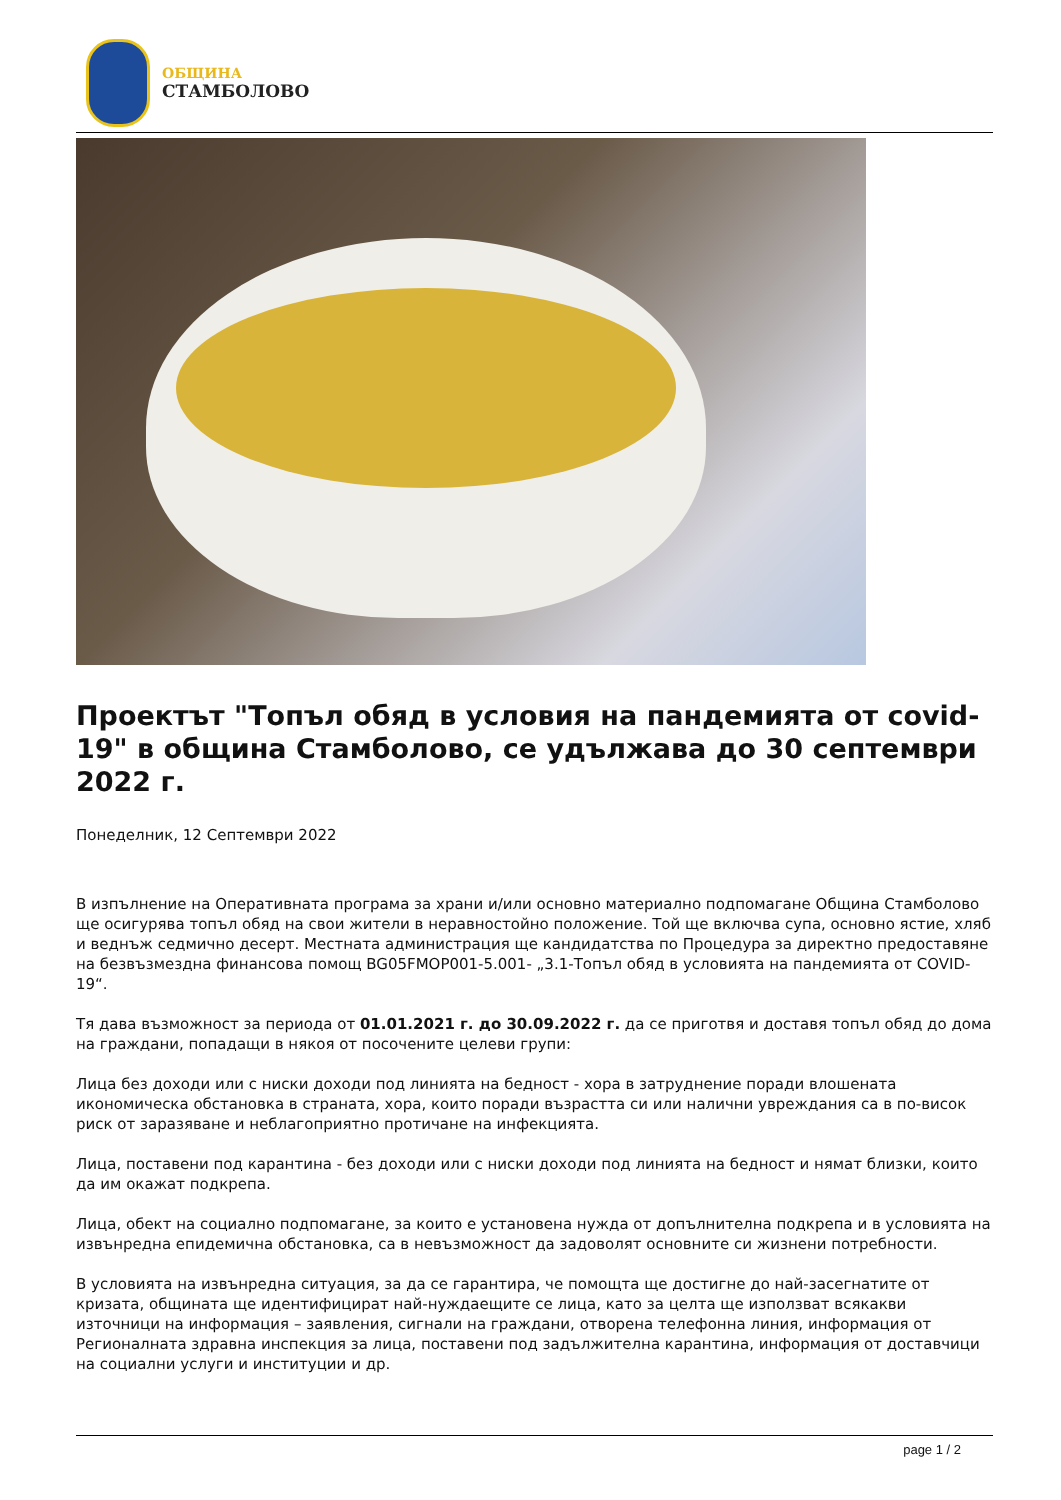ОБЩИНА
СТАМБОЛОВО
Проектът "Топъл обяд в условия на пандемията от covid-19" в община Стамболово, се удължава до 30 септември 2022 г.
Понеделник, 12 Септември 2022
В изпълнение на Оперативната програма за храни и/или основно материално подпомагане Община Стамболово ще осигурява топъл обяд на свои жители в неравностойно положение. Той ще включва супа, основно ястие, хляб и веднъж седмично десерт. Местната администрация ще кандидатства по Процедура за директно предоставяне на безвъзмездна финансова помощ BG05FMOP001-5.001- „3.1-Топъл обяд в условията на пандемията от COVID-19“.
Тя дава възможност за периода от 01.01.2021 г. до 30.09.2022 г. да се приготвя и доставя топъл обяд до дома на граждани, попадащи в някоя от посочените целеви групи:
Лица без доходи или с ниски доходи под линията на бедност - хора в затруднение поради влошената икономическа обстановка в страната, хора, които поради възрастта си или налични увреждания са в по-висок риск от заразяване и неблагоприятно протичане на инфекцията.
Лица, поставени под карантина - без доходи или с ниски доходи под линията на бедност и нямат близки, които да им окажат подкрепа.
Лица, обект на социално подпомагане, за които е установена нужда от допълнителна подкрепа и в условията на извънредна епидемична обстановка, са в невъзможност да задоволят основните си жизнени потребности.
В условията на извънредна ситуация, за да се гарантира, че помощта ще достигне до най-засегнатите от кризата, общината ще идентифицират най-нуждаещите се лица, като за целта ще използват всякакви източници на информация – заявления, сигнали на граждани, отворена телефонна линия, информация от Регионалната здравна инспекция за лица, поставени под задължителна карантина, информация от доставчици на социални услуги и институции и др.
page 1 / 2